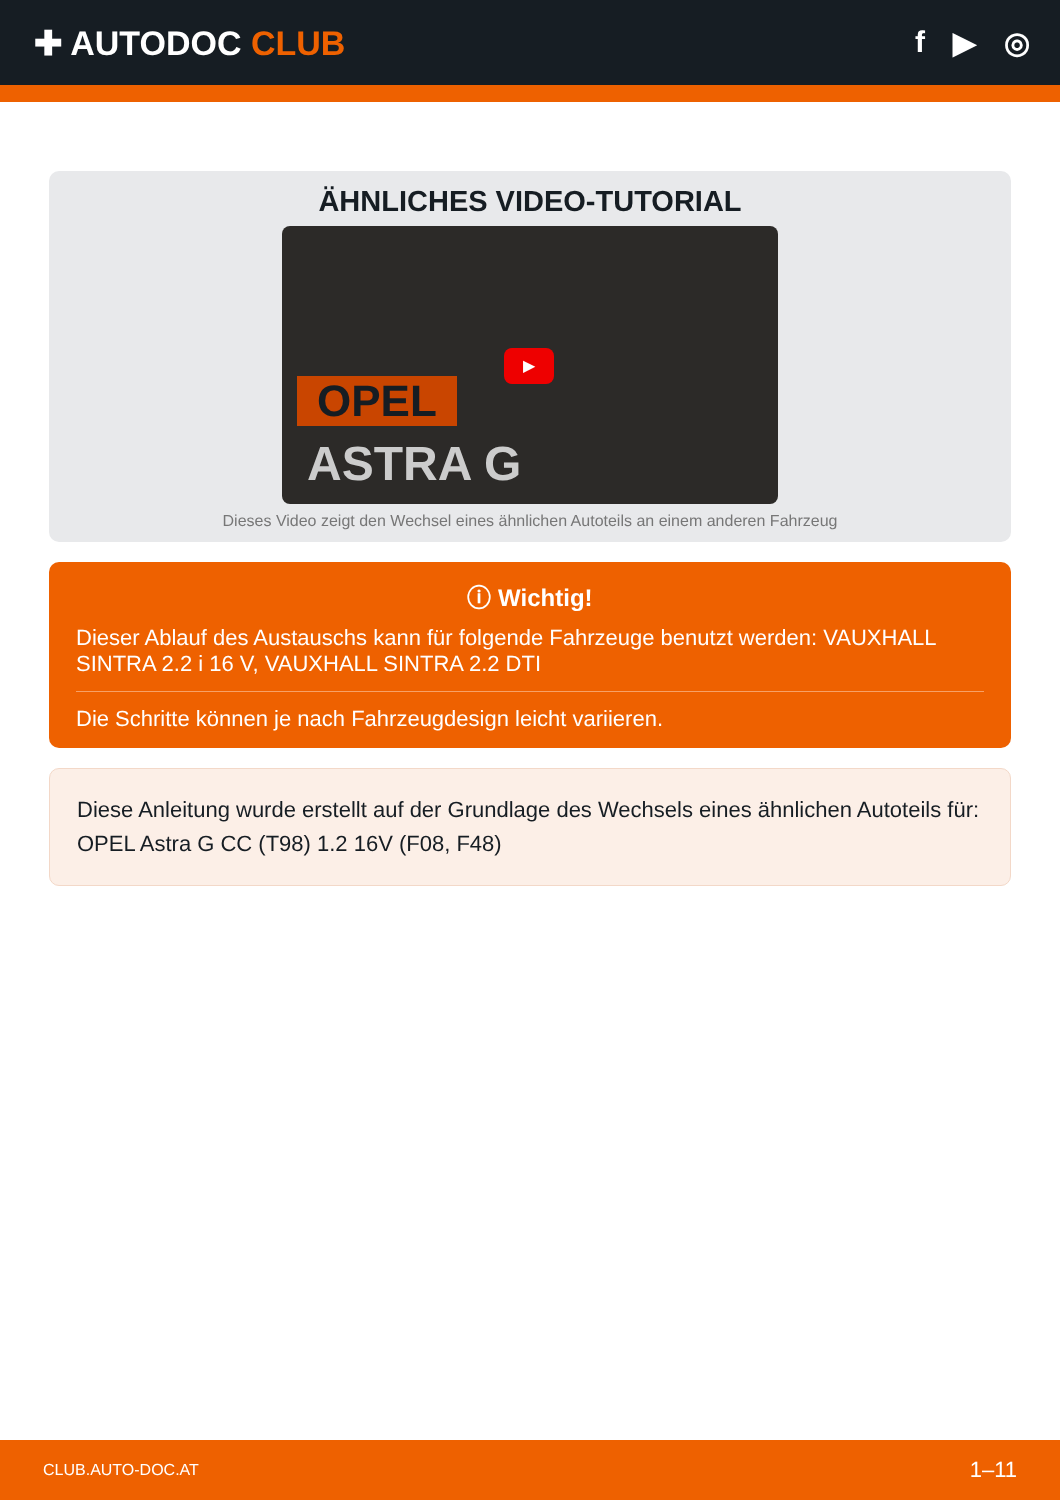✚ AUTODOC CLUB f ▶ ◎
ÄHNLICHES VIDEO-TUTORIAL
OPEL
ASTRA G
▶
Dieses Video zeigt den Wechsel eines ähnlichen Autoteils an einem anderen Fahrzeug
ⓘ Wichtig!
Dieser Ablauf des Austauschs kann für folgende Fahrzeuge benutzt werden: VAUXHALL SINTRA 2.2 i 16 V, VAUXHALL SINTRA 2.2 DTI
Die Schritte können je nach Fahrzeugdesign leicht variieren.
Diese Anleitung wurde erstellt auf der Grundlage des Wechsels eines ähnlichen Autoteils für: OPEL Astra G CC (T98) 1.2 16V (F08, F48)
CLUB.AUTO-DOC.AT 1–11